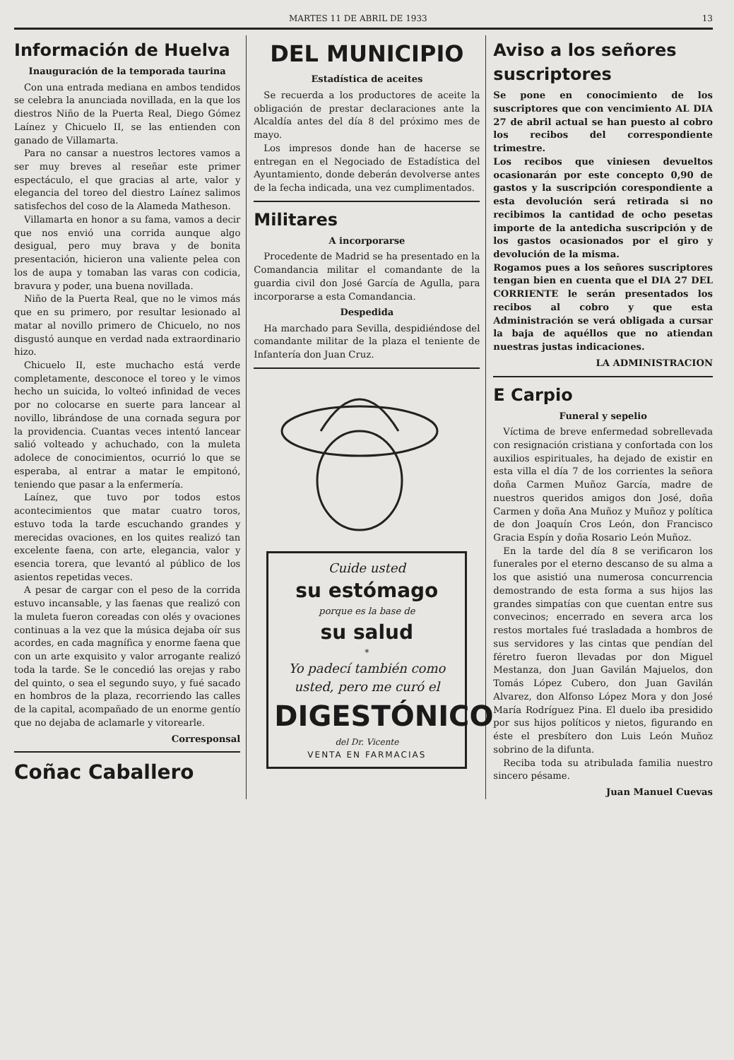MARTES 11 DE ABRIL DE 1933 13
Información de Huelva
Inauguración de la temporada taurina
Con una entrada mediana en ambos tendidos se celebra la anunciada novillada, en la que los diestros Niño de la Puerta Real, Diego Gómez Laínez y Chicuelo II, se las entienden con ganado de Villamarta.
Para no cansar a nuestros lectores vamos a ser muy breves al reseñar este primer espectáculo, el que gracias al arte, valor y elegancia del toreo del diestro Laínez salimos satisfechos del coso de la Alameda Matheson.
Villamarta en honor a su fama, vamos a decir que nos envió una corrida aunque algo desigual, pero muy brava y de bonita presentación, hicieron una valiente pelea con los de aupa y tomaban las varas con codicia, bravura y poder, una buena novillada.
Niño de la Puerta Real, que no le vimos más que en su primero, por resultar lesionado al matar al novillo primero de Chicuelo, no nos disgustó aunque en verdad nada extraordinario hizo.
Chicuelo II, este muchacho está verde completamente, desconoce el toreo y le vimos hecho un suicida, lo volteó infinidad de veces por no colocarse en suerte para lancear al novillo, librándose de una cornada segura por la providencia. Cuantas veces intentó lancear salió volteado y achuchado, con la muleta adolece de conocimientos, ocurrió lo que se esperaba, al entrar a matar le empitonó, teniendo que pasar a la enfermería.
Laínez, que tuvo por todos estos acontecimientos que matar cuatro toros, estuvo toda la tarde escuchando grandes y merecidas ovaciones, en los quites realizó tan excelente faena, con arte, elegancia, valor y esencia torera, que levantó al público de los asientos repetidas veces.
A pesar de cargar con el peso de la corrida estuvo incansable, y las faenas que realizó con la muleta fueron coreadas con olés y ovaciones continuas a la vez que la música dejaba oír sus acordes, en cada magnífica y enorme faena que con un arte exquisito y valor arrogante realizó toda la tarde. Se le concedió las orejas y rabo del quinto, o sea el segundo suyo, y fué sacado en hombros de la plaza, recorriendo las calles de la capital, acompañado de un enorme gentío que no dejaba de aclamarle y vitorearle.
Corresponsal
Coñac Caballero
DEL MUNICIPIO
Estadística de aceites
Se recuerda a los productores de aceite la obligación de prestar declaraciones ante la Alcaldía antes del día 8 del próximo mes de mayo.
Los impresos donde han de hacerse se entregan en el Negociado de Estadística del Ayuntamiento, donde deberán devolverse antes de la fecha indicada, una vez cumplimentados.
Militares
A incorporarse
Procedente de Madrid se ha presentado en la Comandancia militar el comandante de la guardia civil don José García de Agulla, para incorporarse a esta Comandancia.
Despedida
Ha marchado para Sevilla, despidiéndose del comandante militar de la plaza el teniente de Infantería don Juan Cruz.
Cuide usted
su estómago
porque es la base de
su salud
*
Yo padecí también como usted, pero me curó el
DIGESTÓNICO
del Dr. Vicente
VENTA EN FARMACIAS
Aviso a los señores suscriptores
Se pone en conocimiento de los suscriptores que con vencimiento AL DIA 27 de abril actual se han puesto al cobro los recibos del correspondiente trimestre.
Los recibos que viniesen devueltos ocasionarán por este concepto 0,90 de gastos y la suscripción corespondiente a esta devolución será retirada si no recibimos la cantidad de ocho pesetas importe de la antedicha suscripción y de los gastos ocasionados por el giro y devolución de la misma.
Rogamos pues a los señores suscriptores tengan bien en cuenta que el DIA 27 DEL CORRIENTE le serán presentados los recibos al cobro y que esta Administración se verá obligada a cursar la baja de aquéllos que no atiendan nuestras justas indicaciones.
LA ADMINISTRACION
E Carpio
Funeral y sepelio
Víctima de breve enfermedad sobrellevada con resignación cristiana y confortada con los auxilios espirituales, ha dejado de existir en esta villa el día 7 de los corrientes la señora doña Carmen Muñoz García, madre de nuestros queridos amigos don José, doña Carmen y doña Ana Muñoz y Muñoz y política de don Joaquín Cros León, don Francisco Gracia Espín y doña Rosario León Muñoz.
En la tarde del día 8 se verificaron los funerales por el eterno descanso de su alma a los que asistió una numerosa concurrencia demostrando de esta forma a sus hijos las grandes simpatías con que cuentan entre sus convecinos; encerrado en severa arca los restos mortales fué trasladada a hombros de sus servidores y las cintas que pendían del féretro fueron llevadas por don Miguel Mestanza, don Juan Gavilán Majuelos, don Tomás López Cubero, don Juan Gavilán Alvarez, don Alfonso López Mora y don José María Rodríguez Pina. El duelo iba presidido por sus hijos políticos y nietos, figurando en éste el presbítero don Luis León Muñoz sobrino de la difunta.
Reciba toda su atribulada familia nuestro sincero pésame.
Juan Manuel Cuevas